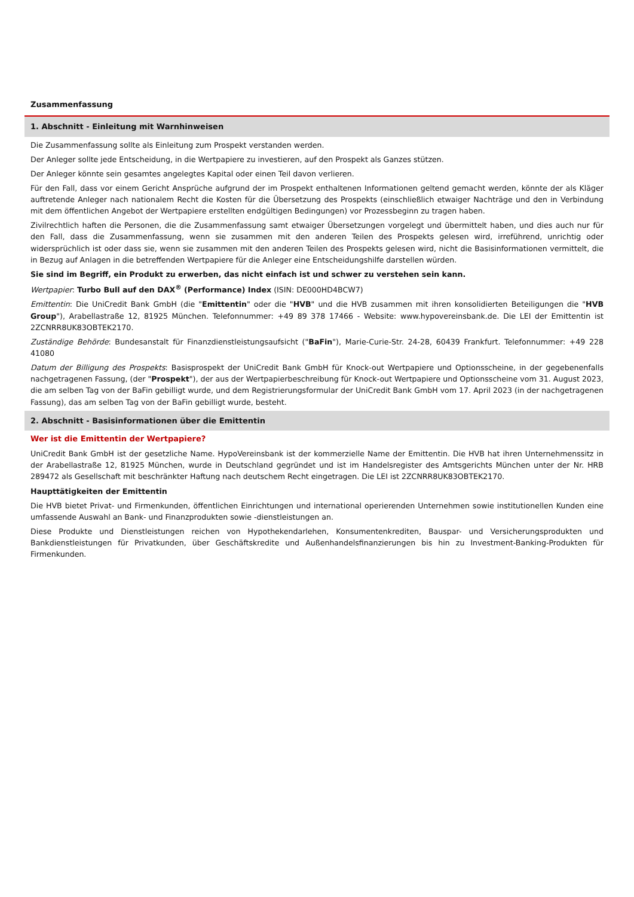Zusammenfassung
1. Abschnitt - Einleitung mit Warnhinweisen
Die Zusammenfassung sollte als Einleitung zum Prospekt verstanden werden.
Der Anleger sollte jede Entscheidung, in die Wertpapiere zu investieren, auf den Prospekt als Ganzes stützen.
Der Anleger könnte sein gesamtes angelegtes Kapital oder einen Teil davon verlieren.
Für den Fall, dass vor einem Gericht Ansprüche aufgrund der im Prospekt enthaltenen Informationen geltend gemacht werden, könnte der als Kläger auftretende Anleger nach nationalem Recht die Kosten für die Übersetzung des Prospekts (einschließlich etwaiger Nachträge und den in Verbindung mit dem öffentlichen Angebot der Wertpapiere erstellten endgültigen Bedingungen) vor Prozessbeginn zu tragen haben.
Zivilrechtlich haften die Personen, die die Zusammenfassung samt etwaiger Übersetzungen vorgelegt und übermittelt haben, und dies auch nur für den Fall, dass die Zusammenfassung, wenn sie zusammen mit den anderen Teilen des Prospekts gelesen wird, irreführend, unrichtig oder widersprüchlich ist oder dass sie, wenn sie zusammen mit den anderen Teilen des Prospekts gelesen wird, nicht die Basisinformationen vermittelt, die in Bezug auf Anlagen in die betreffenden Wertpapiere für die Anleger eine Entscheidungshilfe darstellen würden.
Sie sind im Begriff, ein Produkt zu erwerben, das nicht einfach ist und schwer zu verstehen sein kann.
Wertpapier: Turbo Bull auf den DAX<sup>®</sup> (Performance) Index (ISIN: DE000HD4BCW7)
Emittentin: Die UniCredit Bank GmbH (die "Emittentin" oder die "HVB" und die HVB zusammen mit ihren konsolidierten Beteiligungen die "HVB Group"), Arabellastraße 12, 81925 München. Telefonnummer: +49 89 378 17466 - Website: www.hypovereinsbank.de. Die LEI der Emittentin ist 2ZCNRR8UK83OBTEK2170.
Zuständige Behörde: Bundesanstalt für Finanzdienstleistungsaufsicht ("BaFin"), Marie-Curie-Str. 24-28, 60439 Frankfurt. Telefonnummer: +49 228 41080
Datum der Billigung des Prospekts: Basisprospekt der UniCredit Bank GmbH für Knock-out Wertpapiere und Optionsscheine, in der gegebenenfalls nachgetragenen Fassung, (der "Prospekt"), der aus der Wertpapierbeschreibung für Knock-out Wertpapiere und Optionsscheine vom 31. August 2023, die am selben Tag von der BaFin gebilligt wurde, und dem Registrierungsformular der UniCredit Bank GmbH vom 17. April 2023 (in der nachgetragenen Fassung), das am selben Tag von der BaFin gebilligt wurde, besteht.
2. Abschnitt - Basisinformationen über die Emittentin
Wer ist die Emittentin der Wertpapiere?
UniCredit Bank GmbH ist der gesetzliche Name. HypoVereinsbank ist der kommerzielle Name der Emittentin. Die HVB hat ihren Unternehmenssitz in der Arabellastraße 12, 81925 München, wurde in Deutschland gegründet und ist im Handelsregister des Amtsgerichts München unter der Nr. HRB 289472 als Gesellschaft mit beschränkter Haftung nach deutschem Recht eingetragen. Die LEI ist 2ZCNRR8UK83OBTEK2170.
Haupttätigkeiten der Emittentin
Die HVB bietet Privat- und Firmenkunden, öffentlichen Einrichtungen und international operierenden Unternehmen sowie institutionellen Kunden eine umfassende Auswahl an Bank- und Finanzprodukten sowie -dienstleistungen an.
Diese Produkte und Dienstleistungen reichen von Hypothekendarlehen, Konsumentenkrediten, Bauspar- und Versicherungsprodukten und Bankdienstleistungen für Privatkunden, über Geschäftskredite und Außenhandelsfinanzierungen bis hin zu Investment-Banking-Produkten für Firmenkunden.